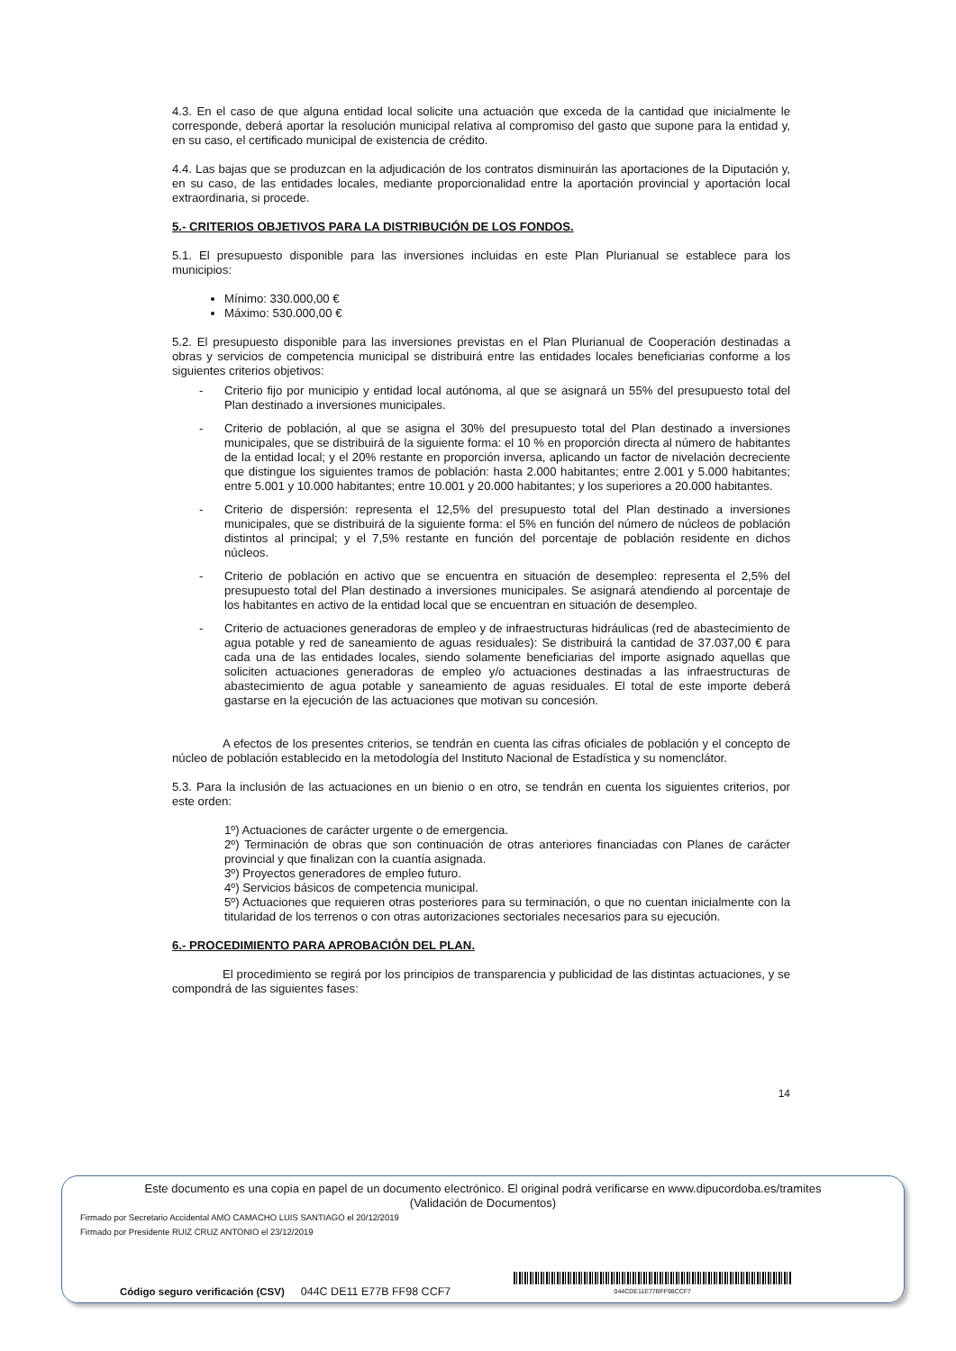4.3. En el caso de que alguna entidad local solicite una actuación que exceda de la cantidad que inicialmente le corresponde, deberá aportar la resolución municipal relativa al compromiso del gasto que supone para la entidad y, en su caso, el certificado municipal de existencia de crédito.
4.4. Las bajas que se produzcan en la adjudicación de los contratos disminuirán las aportaciones de la Diputación y, en su caso, de las entidades locales, mediante proporcionalidad entre la aportación provincial y aportación local extraordinaria, si procede.
5.- CRITERIOS OBJETIVOS PARA LA DISTRIBUCIÓN DE LOS FONDOS.
5.1. El presupuesto disponible para las inversiones incluidas en este Plan Plurianual se establece para los municipios:
Mínimo: 330.000,00 €
Máximo: 530.000,00 €
5.2. El presupuesto disponible para las inversiones previstas en el Plan Plurianual de Cooperación destinadas a obras y servicios de competencia municipal se distribuirá entre las entidades locales beneficiarias conforme a los siguientes criterios objetivos:
- Criterio fijo por municipio y entidad local autónoma, al que se asignará un 55% del presupuesto total del Plan destinado a inversiones municipales.
- Criterio de población, al que se asigna el 30% del presupuesto total del Plan destinado a inversiones municipales, que se distribuirá de la siguiente forma: el 10 % en proporción directa al número de habitantes de la entidad local; y el 20% restante en proporción inversa, aplicando un factor de nivelación decreciente que distingue los siguientes tramos de población: hasta 2.000 habitantes; entre 2.001 y 5.000 habitantes; entre 5.001 y 10.000 habitantes; entre 10.001 y 20.000 habitantes; y los superiores a 20.000 habitantes.
- Criterio de dispersión: representa el 12,5% del presupuesto total del Plan destinado a inversiones municipales, que se distribuirá de la siguiente forma: el 5% en función del número de núcleos de población distintos al principal; y el 7,5% restante en función del porcentaje de población residente en dichos núcleos.
- Criterio de población en activo que se encuentra en situación de desempleo: representa el 2,5% del presupuesto total del Plan destinado a inversiones municipales. Se asignará atendiendo al porcentaje de los habitantes en activo de la entidad local que se encuentran en situación de desempleo.
- Criterio de actuaciones generadoras de empleo y de infraestructuras hidráulicas (red de abastecimiento de agua potable y red de saneamiento de aguas residuales): Se distribuirá la cantidad de 37.037,00 € para cada una de las entidades locales, siendo solamente beneficiarias del importe asignado aquellas que soliciten actuaciones generadoras de empleo y/o actuaciones destinadas a las infraestructuras de abastecimiento de agua potable y saneamiento de aguas residuales. El total de este importe deberá gastarse en la ejecución de las actuaciones que motivan su concesión.
A efectos de los presentes criterios, se tendrán en cuenta las cifras oficiales de población y el concepto de núcleo de población establecido en la metodología del Instituto Nacional de Estadística y su nomenclátor.
5.3. Para la inclusión de las actuaciones en un bienio o en otro, se tendrán en cuenta los siguientes criterios, por este orden:
1º) Actuaciones de carácter urgente o de emergencia.
2º) Terminación de obras que son continuación de otras anteriores financiadas con Planes de carácter provincial y que finalizan con la cuantía asignada.
3º) Proyectos generadores de empleo futuro.
4º) Servicios básicos de competencia municipal.
5º) Actuaciones que requieren otras posteriores para su terminación, o que no cuentan inicialmente con la titularidad de los terrenos o con otras autorizaciones sectoriales necesarios para su ejecución.
6.- PROCEDIMIENTO PARA APROBACIÓN DEL PLAN.
El procedimiento se regirá por los principios de transparencia y publicidad de las distintas actuaciones, y se compondrá de las siguientes fases:
14
Este documento es una copia en papel de un documento electrónico. El original podrá verificarse en www.dipucordoba.es/tramites
(Validación de Documentos)
Firmado por Secretario Accidental AMO CAMACHO LUIS SANTIAGO el 20/12/2019
Firmado por Presidente RUIZ CRUZ ANTONIO el 23/12/2019
Código seguro verificación (CSV) 044C DE11 E77B FF98 CCF7
044CDE11E77BFF98CCF7